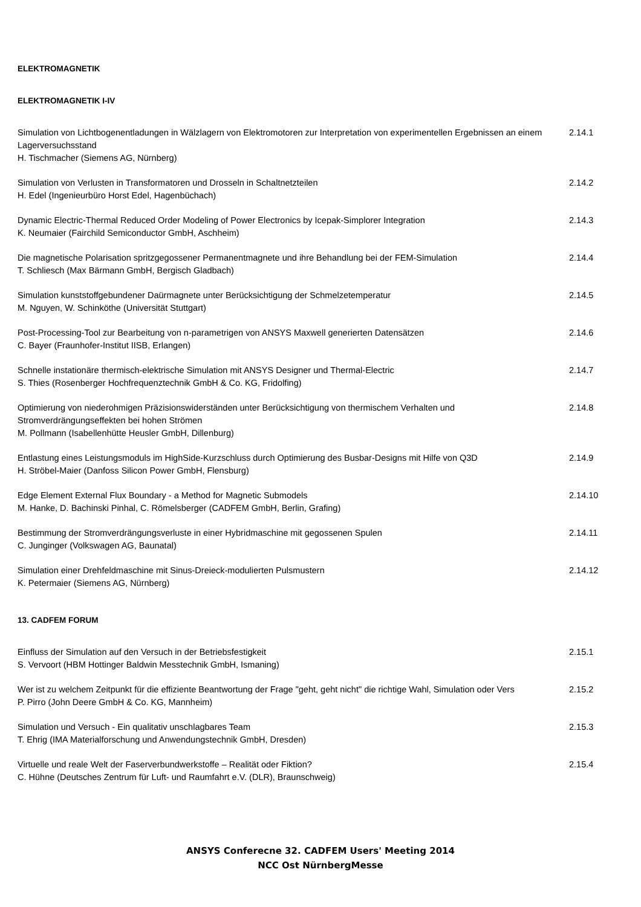ELEKTROMAGNETIK
ELEKTROMAGNETIK I-IV
Simulation von Lichtbogenentladungen in Wälzlagern von Elektromotoren zur Interpretation von experimentellen Ergebnissen an einem Lagerversuchsstand
H. Tischmacher (Siemens AG, Nürnberg)
2.14.1
Simulation von Verlusten in Transformatoren und Drosseln in Schaltnetzteilen
H. Edel (Ingenieurbüro Horst Edel, Hagenbüchach)
2.14.2
Dynamic Electric-Thermal Reduced Order Modeling of Power Electronics by Icepak-Simplorer Integration
K. Neumaier (Fairchild Semiconductor GmbH, Aschheim)
2.14.3
Die magnetische Polarisation spritzgegossener Permanentmagnete und ihre Behandlung bei der FEM-Simulation
T. Schliesch (Max Bärmann GmbH, Bergisch Gladbach)
2.14.4
Simulation kunststoffgebundener Daürmagnete unter Berücksichtigung der Schmelzetemperatur
M. Nguyen, W. Schinköthe (Universität Stuttgart)
2.14.5
Post-Processing-Tool zur Bearbeitung von n-parametrigen von ANSYS Maxwell generierten Datensätzen
C. Bayer (Fraunhofer-Institut IISB, Erlangen)
2.14.6
Schnelle instationäre thermisch-elektrische Simulation mit ANSYS Designer und Thermal-Electric
S. Thies (Rosenberger Hochfrequenztechnik GmbH & Co. KG, Fridolfing)
2.14.7
Optimierung von niederohmigen Präzisionswiderständen unter Berücksichtigung von thermischem Verhalten und
Stromverdrängungseffekten bei hohen Strömen
M. Pollmann (Isabellenhütte Heusler GmbH, Dillenburg)
2.14.8
Entlastung eines Leistungsmoduls im HighSide-Kurzschluss durch Optimierung des Busbar-Designs mit Hilfe von Q3D
H. Ströbel-Maier (Danfoss Silicon Power GmbH, Flensburg)
2.14.9
Edge Element External Flux Boundary - a Method for Magnetic Submodels
M. Hanke, D. Bachinski Pinhal, C. Römelsberger (CADFEM GmbH, Berlin, Grafing)
2.14.10
Bestimmung der Stromverdrängungsverluste in einer Hybridmaschine mit gegossenen Spulen
C. Junginger (Volkswagen AG, Baunatal)
2.14.11
Simulation einer Drehfeldmaschine mit Sinus-Dreieck-modulierten Pulsmustern
K. Petermaier (Siemens AG, Nürnberg)
2.14.12
13. CADFEM FORUM
Einfluss der Simulation auf den Versuch in der Betriebsfestigkeit
S. Vervoort (HBM Hottinger Baldwin Messtechnik GmbH, Ismaning)
2.15.1
Wer ist zu welchem Zeitpunkt für die effiziente Beantwortung der Frage "geht, geht nicht" die richtige Wahl, Simulation oder Vers
P. Pirro (John Deere GmbH & Co. KG, Mannheim)
2.15.2
Simulation und Versuch - Ein qualitativ unschlagbares Team
T. Ehrig (IMA Materialforschung und Anwendungstechnik GmbH, Dresden)
2.15.3
Virtuelle und reale Welt der Faserverbundwerkstoffe – Realität oder Fiktion?
C. Hühne (Deutsches Zentrum für Luft- und Raumfahrt e.V. (DLR), Braunschweig)
2.15.4
ANSYS Conferecne 32. CADFEM Users' Meeting 2014
NCC Ost NürnbergMesse